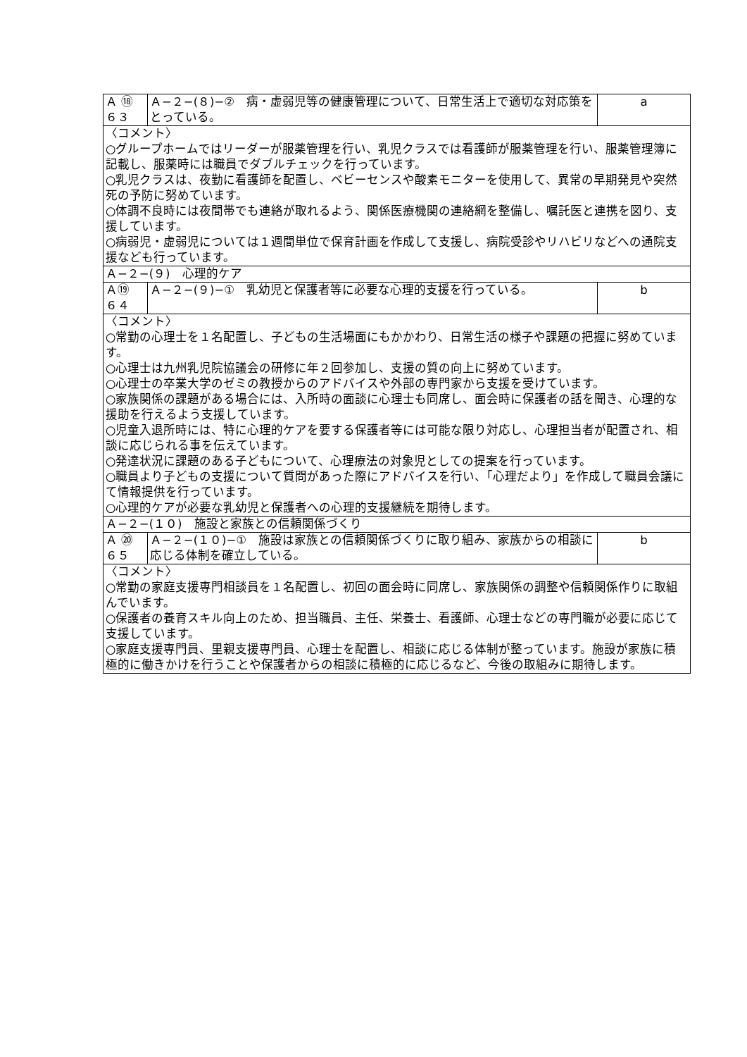| Ａ ⑱ ６３ | Ａ−２−(８)−② 病・虚弱児等の健康管理について、日常生活上で適切な対応策をとっている。 | a |
| 〈コメント〉 ○グループホームではリーダーが服薬管理を行い、乳児クラスでは看護師が服薬管理を行い、服薬管理簿に記載し、服薬時には職員でダブルチェックを行っています。 ○乳児クラスは、夜勤に看護師を配置し、ベビーセンスや酸素モニターを使用して、異常の早期発見や突然死の予防に努めています。 ○体調不良時には夜間帯でも連絡が取れるよう、関係医療機関の連絡網を整備し、嘱託医と連携を図り、支援しています。 ○病弱児・虚弱児については１週間単位で保育計画を作成して支援し、病院受診やリハビリなどへの通院支援なども行っています。 | | |
| Ａ−２−(９) 心理的ケア | | |
| Ａ⑲ ６４ | Ａ−２−(９)−① 乳幼児と保護者等に必要な心理的支援を行っている。 | b |
| 〈コメント〉 ○常勤の心理士を１名配置し、子どもの生活場面にもかかわり、日常生活の様子や課題の把握に努めています。 ○心理士は九州乳児院協議会の研修に年２回参加し、支援の質の向上に努めています。 ○心理士の卒業大学のゼミの教授からのアドバイスや外部の専門家から支援を受けています。 ○家族関係の課題がある場合には、入所時の面談に心理士も同席し、面会時に保護者の話を聞き、心理的な援助を行えるよう支援しています。 ○児童入退所時には、特に心理的ケアを要する保護者等には可能な限り対応し、心理担当者が配置され、相談に応じられる事を伝えています。 ○発達状況に課題のある子どもについて、心理療法の対象児としての提案を行っています。 ○職員より子どもの支援について質問があった際にアドバイスを行い、「心理だより」を作成して職員会議にて情報提供を行っています。 ○心理的ケアが必要な乳幼児と保護者への心理的支援継続を期待します。 | | |
| Ａ−２−(１０) 施設と家族との信頼関係づくり | | |
| Ａ ⑳ ６５ | Ａ−２−(１０)−① 施設は家族との信頼関係づくりに取り組み、家族からの相談に応じる体制を確立している。 | b |
| 〈コメント〉 ○常勤の家庭支援専門相談員を１名配置し、初回の面会時に同席し、家族関係の調整や信頼関係作りに取組んでいます。 ○保護者の養育スキル向上のため、担当職員、主任、栄養士、看護師、心理士などの専門職が必要に応じて支援しています。 ○家庭支援専門員、里親支援専門員、心理士を配置し、相談に応じる体制が整っています。施設が家族に積極的に働きかけを行うことや保護者からの相談に積極的に応じるなど、今後の取組みに期待します。 | | |